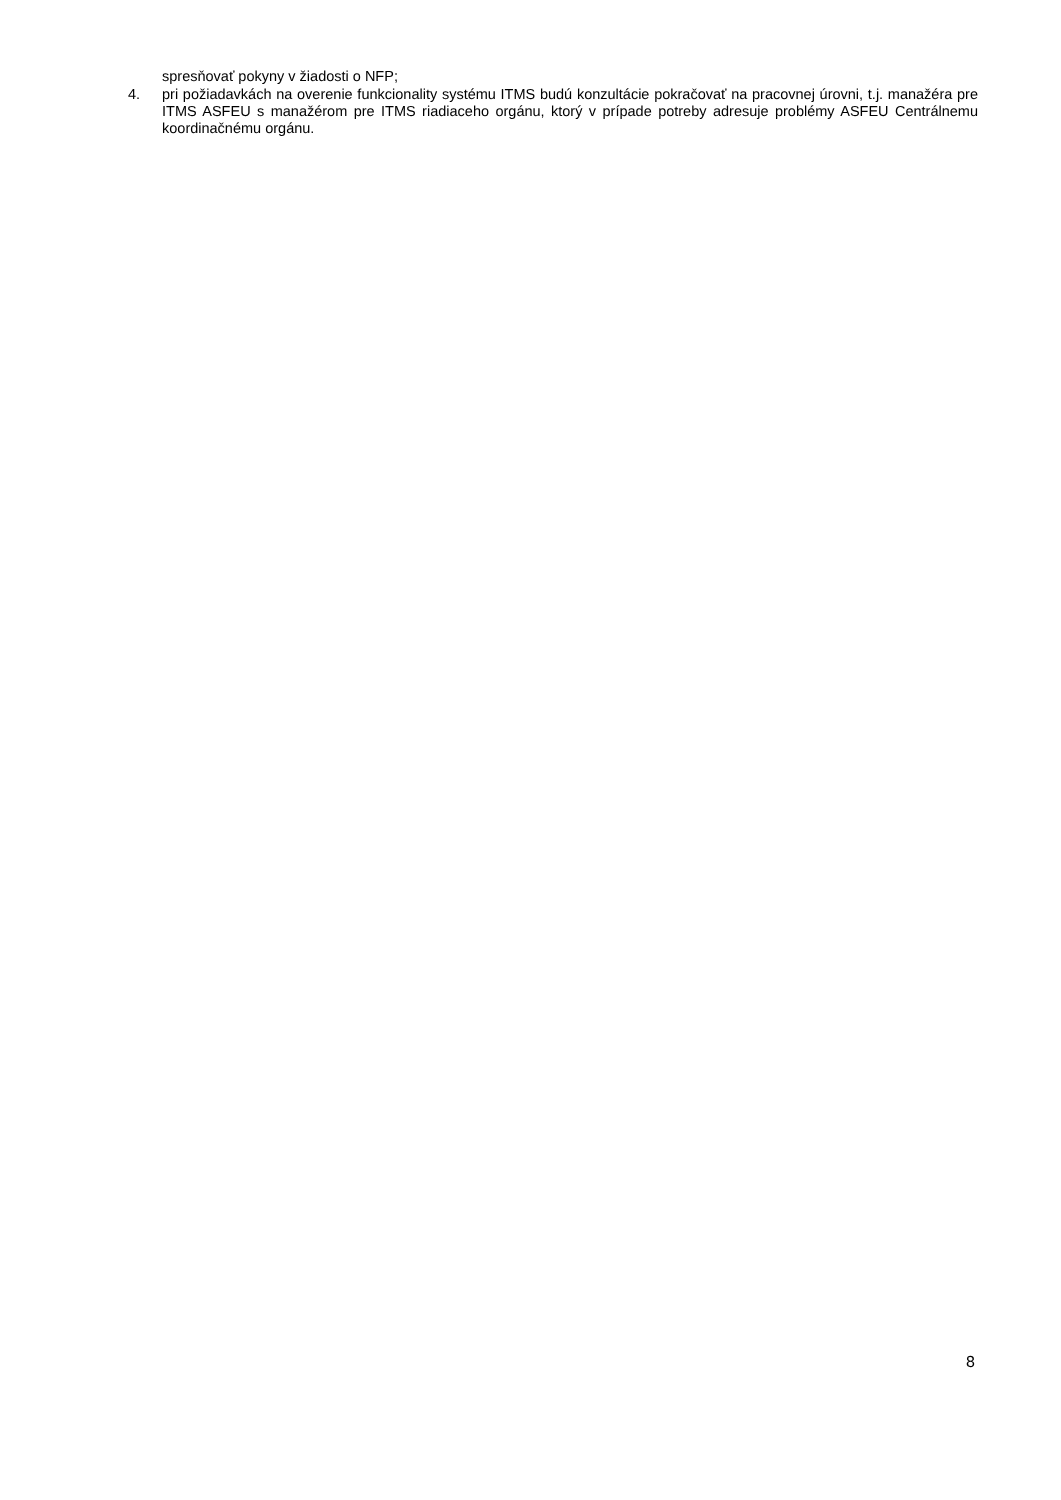spresňovať pokyny v žiadosti o NFP;
4. pri požiadavkách na overenie funkcionality systému ITMS budú konzultácie pokračovať na pracovnej úrovni, t.j. manažéra pre ITMS ASFEU s manažérom pre ITMS riadiaceho orgánu, ktorý v prípade potreby adresuje problémy ASFEU Centrálnemu koordinačnému orgánu.
8